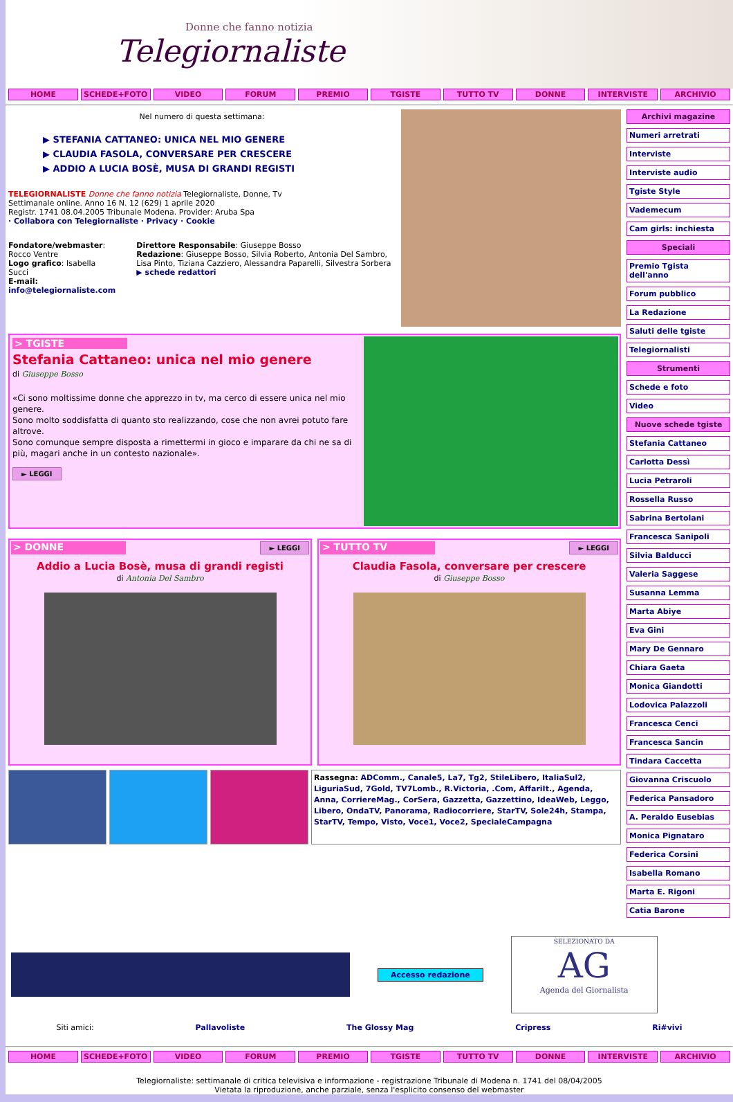Donne che fanno notizia
Telegiornaliste
HOME SCHEDE+FOTO VIDEO FORUM PREMIO TGISTE TUTTO TV DONNE INTERVISTE ARCHIVIO
Nel numero di questa settimana:
▶ STEFANIA CATTANEO: UNICA NEL MIO GENERE
▶ CLAUDIA FASOLA, CONVERSARE PER CRESCERE
▶ ADDIO A LUCIA BOSÈ, MUSA DI GRANDI REGISTI
TELEGIORNALISTE Donne che fanno notizia Telegiornaliste, Donne, Tv
Settimanale online. Anno 16 N. 12 (629) 1 aprile 2020
Registr. 1741 08.04.2005 Tribunale Modena. Provider: Aruba Spa
· Collabora con Telegiornaliste · Privacy · Cookie
Fondatore/webmaster: Rocco Ventre
Logo grafico: Isabella Succi
E-mail: info@telegiornaliste.com
Direttore Responsabile: Giuseppe Bosso
Redazione: Giuseppe Bosso, Silvia Roberto, Antonia Del Sambro, Lisa Pinto, Tiziana Cazziero, Alessandra Paparelli, Silvestra Sorbera
▶ schede redattori
> TGISTE
Stefania Cattaneo: unica nel mio genere
di Giuseppe Bosso
«Ci sono moltissime donne che apprezzo in tv, ma cerco di essere unica nel mio genere.
Sono molto soddisfatta di quanto sto realizzando, cose che non avrei potuto fare altrove.
Sono comunque sempre disposta a rimettermi in gioco e imparare da chi ne sa di più, magari anche in un contesto nazionale».
► LEGGI
> DONNE
► LEGGI
Addio a Lucia Bosè, musa di grandi registi
di Antonia Del Sambro
> TUTTO TV
► LEGGI
Claudia Fasola, conversare per crescere
di Giuseppe Bosso
Rassegna: ADComm., Canale5, La7, Tg2, StileLibero, ItaliaSul2, LiguriaSud, 7Gold, TV7Lomb., R.Victoria, .Com, AffariIt., Agenda, Anna, CorriereMag., CorSera, Gazzetta, Gazzettino, IdeaWeb, Leggo, Libero, OndaTV, Panorama, Radiocorriere, StarTV, Sole24h, Stampa, StarTV, Tempo, Visto, Voce1, Voce2, SpecialeCampagna
Archivi magazine
Numeri arretrati
Interviste
Interviste audio
Tgiste Style
Vademecum
Cam girls: inchiesta
Speciali
Premio Tgista dell'anno
Forum pubblico
La Redazione
Saluti delle tgiste
Telegiornalisti
Strumenti
Schede e foto
Video
Nuove schede tgiste
Stefania Cattaneo
Carlotta Dessì
Lucia Petraroli
Rossella Russo
Sabrina Bertolani
Francesca Sanipoli
Silvia Balducci
Valeria Saggese
Susanna Lemma
Marta Abiye
Eva Gini
Mary De Gennaro
Chiara Gaeta
Monica Giandotti
Lodovica Palazzoli
Francesca Cenci
Francesca Sancin
Tindara Caccetta
Giovanna Criscuolo
Federica Pansadoro
A. Peraldo Eusebias
Monica Pignataro
Federica Corsini
Isabella Romano
Marta E. Rigoni
Catia Barone
Accesso redazione
SELEZIONATO DA
AG
Agenda del Giornalista
Siti amici: Pallavoliste The Glossy Mag Cripress Ri#vivi
HOME SCHEDE+FOTO VIDEO FORUM PREMIO TGISTE TUTTO TV DONNE INTERVISTE ARCHIVIO
Telegiornaliste: settimanale di critica televisiva e informazione - registrazione Tribunale di Modena n. 1741 del 08/04/2005
Vietata la riproduzione, anche parziale, senza l'esplicito consenso del webmaster